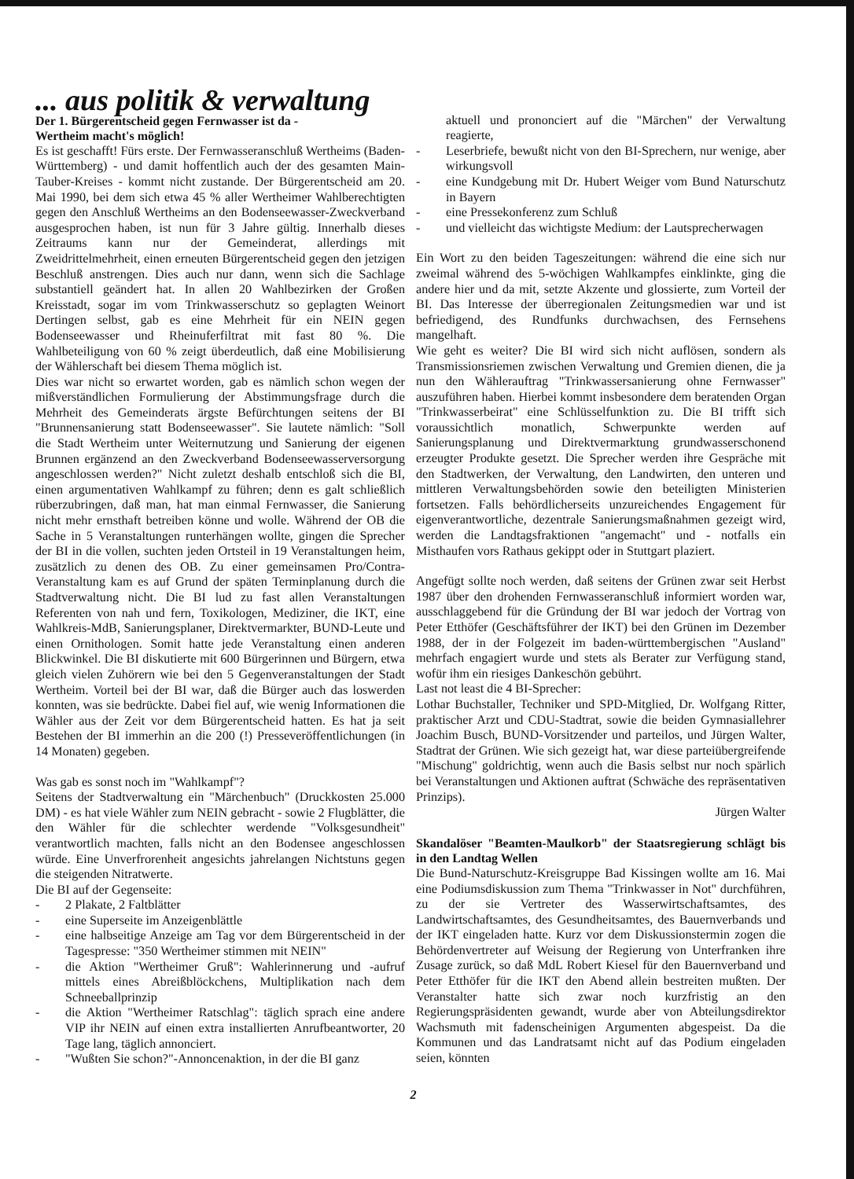... aus politik & verwaltung
Der 1. Bürgerentscheid gegen Fernwasser ist da -
Wertheim macht's möglich!
Es ist geschafft! Fürs erste. Der Fernwasseranschluß Wertheims (Baden-Württemberg) - und damit hoffentlich auch der des gesamten Main-Tauber-Kreises - kommt nicht zustande. Der Bürgerentscheid am 20. Mai 1990, bei dem sich etwa 45 % aller Wertheimer Wahlberechtigten gegen den Anschluß Wertheims an den Bodenseewasser-Zweckverband ausgesprochen haben, ist nun für 3 Jahre gültig. Innerhalb dieses Zeitraums kann nur der Gemeinderat, allerdings mit Zweidrittelmehrheit, einen erneuten Bürgerentscheid gegen den jetzigen Beschluß anstrengen. Dies auch nur dann, wenn sich die Sachlage substantiell geändert hat. In allen 20 Wahlbezirken der Großen Kreisstadt, sogar im vom Trinkwasserschutz so geplagten Weinort Dertingen selbst, gab es eine Mehrheit für ein NEIN gegen Bodenseewasser und Rheinuferfiltrat mit fast 80 %. Die Wahlbeteiligung von 60 % zeigt überdeutlich, daß eine Mobilisierung der Wählerschaft bei diesem Thema möglich ist.
Dies war nicht so erwartet worden, gab es nämlich schon wegen der mißverständlichen Formulierung der Abstimmungsfrage durch die Mehrheit des Gemeinderats ärgste Befürchtungen seitens der BI "Brunnensanierung statt Bodenseewasser". Sie lautete nämlich: "Soll die Stadt Wertheim unter Weiternutzung und Sanierung der eigenen Brunnen ergänzend an den Zweckverband Bodenseewasserversorgung angeschlossen werden?" Nicht zuletzt deshalb entschloß sich die BI, einen argumentativen Wahlkampf zu führen; denn es galt schließlich rüberzubringen, daß man, hat man einmal Fernwasser, die Sanierung nicht mehr ernsthaft betreiben könne und wolle. Während der OB die Sache in 5 Veranstaltungen runterhängen wollte, gingen die Sprecher der BI in die vollen, suchten jeden Ortsteil in 19 Veranstaltungen heim, zusätzlich zu denen des OB. Zu einer gemeinsamen Pro/Contra-Veranstaltung kam es auf Grund der späten Terminplanung durch die Stadtverwaltung nicht. Die BI lud zu fast allen Veranstaltungen Referenten von nah und fern, Toxikologen, Mediziner, die IKT, eine Wahlkreis-MdB, Sanierungsplaner, Direktvermarkter, BUND-Leute und einen Ornithologen. Somit hatte jede Veranstaltung einen anderen Blickwinkel. Die BI diskutierte mit 600 Bürgerinnen und Bürgern, etwa gleich vielen Zuhörern wie bei den 5 Gegenveranstaltungen der Stadt Wertheim. Vorteil bei der BI war, daß die Bürger auch das loswerden konnten, was sie bedrückte. Dabei fiel auf, wie wenig Informationen die Wähler aus der Zeit vor dem Bürgerentscheid hatten. Es hat ja seit Bestehen der BI immerhin an die 200 (!) Presseveröffentlichungen (in 14 Monaten) gegeben.
Was gab es sonst noch im "Wahlkampf"?
Seitens der Stadtverwaltung ein "Märchenbuch" (Druckkosten 25.000 DM) - es hat viele Wähler zum NEIN gebracht - sowie 2 Flugblätter, die den Wähler für die schlechter werdende "Volksgesundheit" verantwortlich machten, falls nicht an den Bodensee angeschlossen würde. Eine Unverfrorenheit angesichts jahrelangen Nichtstuns gegen die steigenden Nitratwerte.
Die BI auf der Gegenseite:
- 2 Plakate, 2 Faltblätter
- eine Superseite im Anzeigenblättle
- eine halbseitige Anzeige am Tag vor dem Bürgerentscheid in der Tagespresse: "350 Wertheimer stimmen mit NEIN"
- die Aktion "Wertheimer Gruß": Wahlerinnerung und -aufruf mittels eines Abreißblöckchens, Multiplikation nach dem Schneeballprinzip
- die Aktion "Wertheimer Ratschlag": täglich sprach eine andere VIP ihr NEIN auf einen extra installierten Anrufbeantworter, 20 Tage lang, täglich annonciert.
- "Wußten Sie schon?"-Annoncenaktion, in der die BI ganz
aktuell und prononciert auf die "Märchen" der Verwaltung reagierte,
- Leserbriefe, bewußt nicht von den BI-Sprechern, nur wenige, aber wirkungsvoll
- eine Kundgebung mit Dr. Hubert Weiger vom Bund Naturschutz in Bayern
- eine Pressekonferenz zum Schluß
- und vielleicht das wichtigste Medium: der Lautsprecherwagen
Ein Wort zu den beiden Tageszeitungen: während die eine sich nur zweimal während des 5-wöchigen Wahlkampfes einklinkte, ging die andere hier und da mit, setzte Akzente und glossierte, zum Vorteil der BI. Das Interesse der überregionalen Zeitungsmedien war und ist befriedigend, des Rundfunks durchwachsen, des Fernsehens mangelhaft.
Wie geht es weiter? Die BI wird sich nicht auflösen, sondern als Transmissionsriemen zwischen Verwaltung und Gremien dienen, die ja nun den Wählerauftrag "Trinkwassersanierung ohne Fernwasser" auszuführen haben. Hierbei kommt insbesondere dem beratenden Organ "Trinkwasserbeirat" eine Schlüsselfunktion zu. Die BI trifft sich voraussichtlich monatlich, Schwerpunkte werden auf Sanierungsplanung und Direktvermarktung grundwasserschonend erzeugter Produkte gesetzt. Die Sprecher werden ihre Gespräche mit den Stadtwerken, der Verwaltung, den Landwirten, den unteren und mittleren Verwaltungsbehörden sowie den beteiligten Ministerien fortsetzen. Falls behördlicherseits unzureichendes Engagement für eigenverantwortliche, dezentrale Sanierungsmaßnahmen gezeigt wird, werden die Landtagsfraktionen "angemacht" und - notfalls ein Misthaufen vors Rathaus gekippt oder in Stuttgart plaziert.
Angefügt sollte noch werden, daß seitens der Grünen zwar seit Herbst 1987 über den drohenden Fernwasseranschluß informiert worden war, ausschlaggebend für die Gründung der BI war jedoch der Vortrag von Peter Etthöfer (Geschäftsführer der IKT) bei den Grünen im Dezember 1988, der in der Folgezeit im baden-württembergischen "Ausland" mehrfach engagiert wurde und stets als Berater zur Verfügung stand, wofür ihm ein riesiges Dankeschön gebührt.
Last not least die 4 BI-Sprecher:
Lothar Buchstaller, Techniker und SPD-Mitglied, Dr. Wolfgang Ritter, praktischer Arzt und CDU-Stadtrat, sowie die beiden Gymnasiallehrer Joachim Busch, BUND-Vorsitzender und parteilos, und Jürgen Walter, Stadtrat der Grünen. Wie sich gezeigt hat, war diese parteiübergreifende "Mischung" goldrichtig, wenn auch die Basis selbst nur noch spärlich bei Veranstaltungen und Aktionen auftrat (Schwäche des repräsentativen Prinzips).
Jürgen Walter
Skandalöser "Beamten-Maulkorb" der Staatsregierung schlägt bis in den Landtag Wellen
Die Bund-Naturschutz-Kreisgruppe Bad Kissingen wollte am 16. Mai eine Podiumsdiskussion zum Thema "Trinkwasser in Not" durchführen, zu der sie Vertreter des Wasserwirtschaftsamtes, des Landwirtschaftsamtes, des Gesundheitsamtes, des Bauernverbands und der IKT eingeladen hatte. Kurz vor dem Diskussionstermin zogen die Behördenvertreter auf Weisung der Regierung von Unterfranken ihre Zusage zurück, so daß MdL Robert Kiesel für den Bauernverband und Peter Etthöfer für die IKT den Abend allein bestreiten mußten. Der Veranstalter hatte sich zwar noch kurzfristig an den Regierungspräsidenten gewandt, wurde aber von Abteilungsdirektor Wachsmuth mit fadenscheinigen Argumenten abgespeist. Da die Kommunen und das Landratsamt nicht auf das Podium eingeladen seien, könnten
2